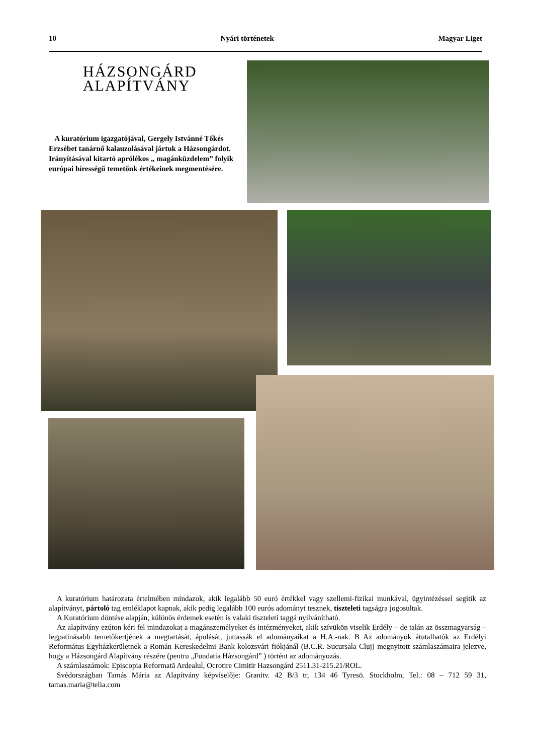10 Nyári történetek Magyar Liget
HÁZSONGÁRD
ALAPÍTVÁNY
A kuratórium igazgatójával, Gergely Istvánné Tőkés Erzsébet tanárnő kalauzolásával jártuk a Házsongárdot. Irányításával kitartó aprólékos „ magánküzdelem” folyik európai hírességű temetőnk értékeinek megmentésére.
A kuratórium határozata értelmében mindazok, akik legalább 50 euró értékkel vagy szellemi-fizikai munkával, ügyintézéssel segítik az alapítványt, pártoló tag emléklapot kapnak, akik pedig legalább 100 eurós adományt tesznek, tiszteleti tagságra jogosultak.
A Kuratórium döntése alapján, különös érdemek esetén is valaki tiszteleti taggá nyilvánítható.
Az alapítvány ezúton kéri fel mindazokat a magánszemélyeket és intézményeket, akik szívükön viselik Erdély – de talán az összmagyarság – legpatinásabb temetőkertjének a megtartását, ápolását, juttassák el adományaikat a H.A.-nak. B Az adományok átutalhatók az Erdélyi Református Egyházkerületnek a Román Kereskedelmi Bank kolozsvári fiókjánál (B.C.R. Sucursala Cluj) megnyitott számlaszámaira jelezve, hogy a Házsongárd Alapítvány részére (pentru „Fundatia Házsongárd” ) történt az adományozás.
A számlaszámok: Episcopia Reformată Ardealul, Ocrotire Cimitir Hazsongárd 2511.31-215.21/ROL.
Svédországban Tamás Mária az Alapítvány képviselője: Granitv. 42 B/3 tr, 134 46 Tyresö. Stockholm, Tel.: 08 – 712 59 31, tamas.maria@telia.com